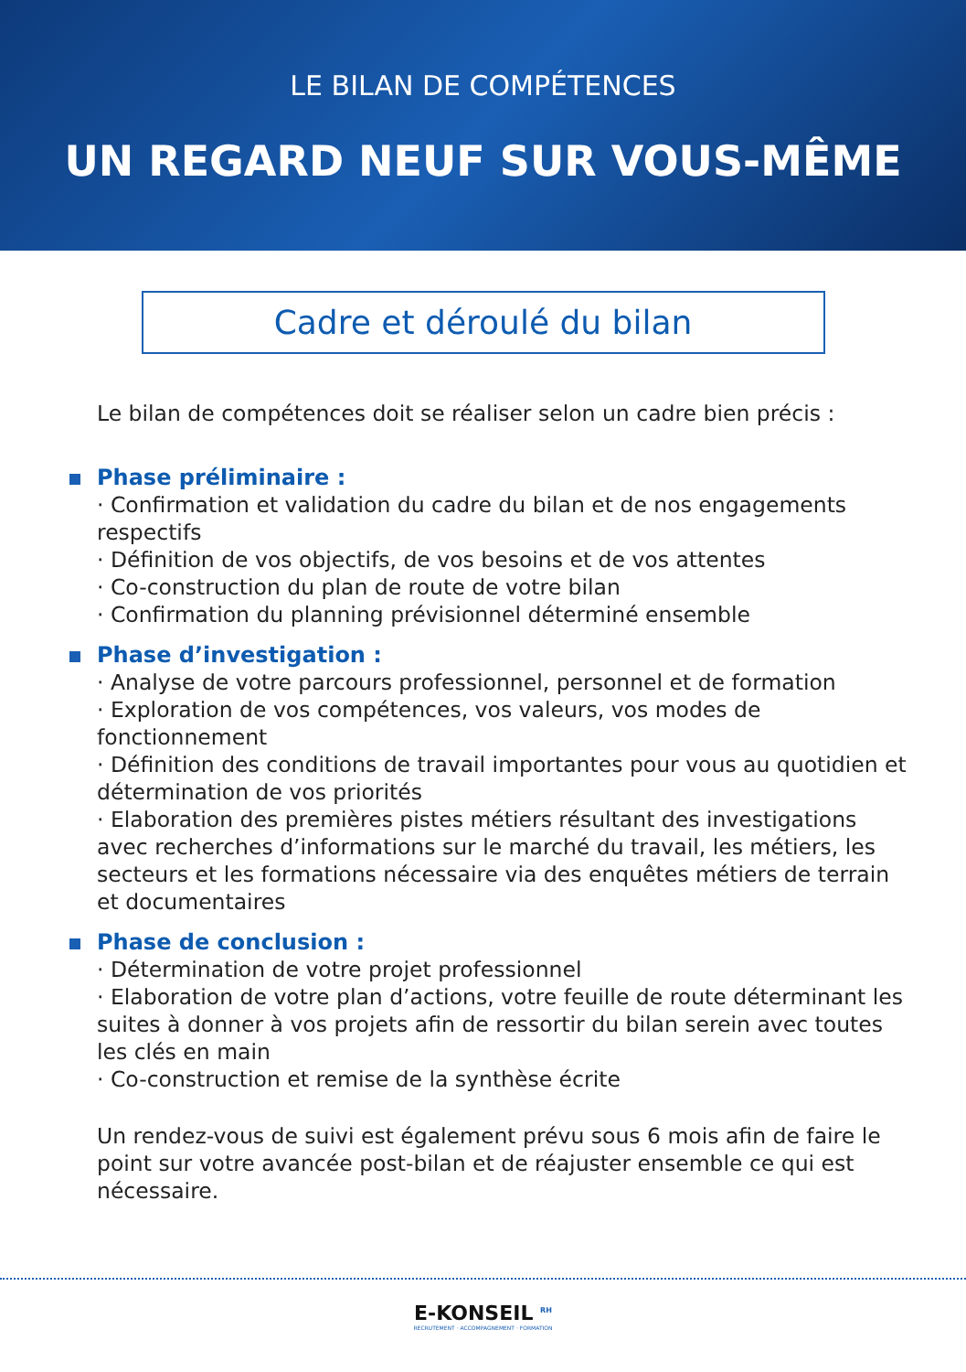LE BILAN DE COMPÉTENCES
UN REGARD NEUF SUR VOUS-MÊME
Cadre et déroulé du bilan
Le bilan de compétences doit se réaliser selon un cadre bien précis :
Phase préliminaire :
· Confirmation et validation du cadre du bilan et de nos engagements respectifs
· Définition de vos objectifs, de vos besoins et de vos attentes
· Co-construction du plan de route de votre bilan
· Confirmation du planning prévisionnel déterminé ensemble
Phase d’investigation :
· Analyse de votre parcours professionnel, personnel et de formation
· Exploration de vos compétences, vos valeurs, vos modes de fonctionnement
· Définition des conditions de travail importantes pour vous au quotidien et détermination de vos priorités
· Elaboration des premières pistes métiers résultant des investigations avec recherches d’informations sur le marché du travail, les métiers, les secteurs et les formations nécessaire via des enquêtes métiers de terrain et documentaires
Phase de conclusion :
· Détermination de votre projet professionnel
· Elaboration de votre plan d’actions, votre feuille de route déterminant les suites à donner à vos projets afin de ressortir du bilan serein avec toutes les clés en main
· Co-construction et remise de la synthèse écrite
Un rendez-vous de suivi est également prévu sous 6 mois afin de faire le point sur votre avancée post-bilan et de réajuster ensemble ce qui est nécessaire.
E-KONSEIL <sup>RH</sup>
RECRUTEMENT · ACCOMPAGNEMENT · FORMATION